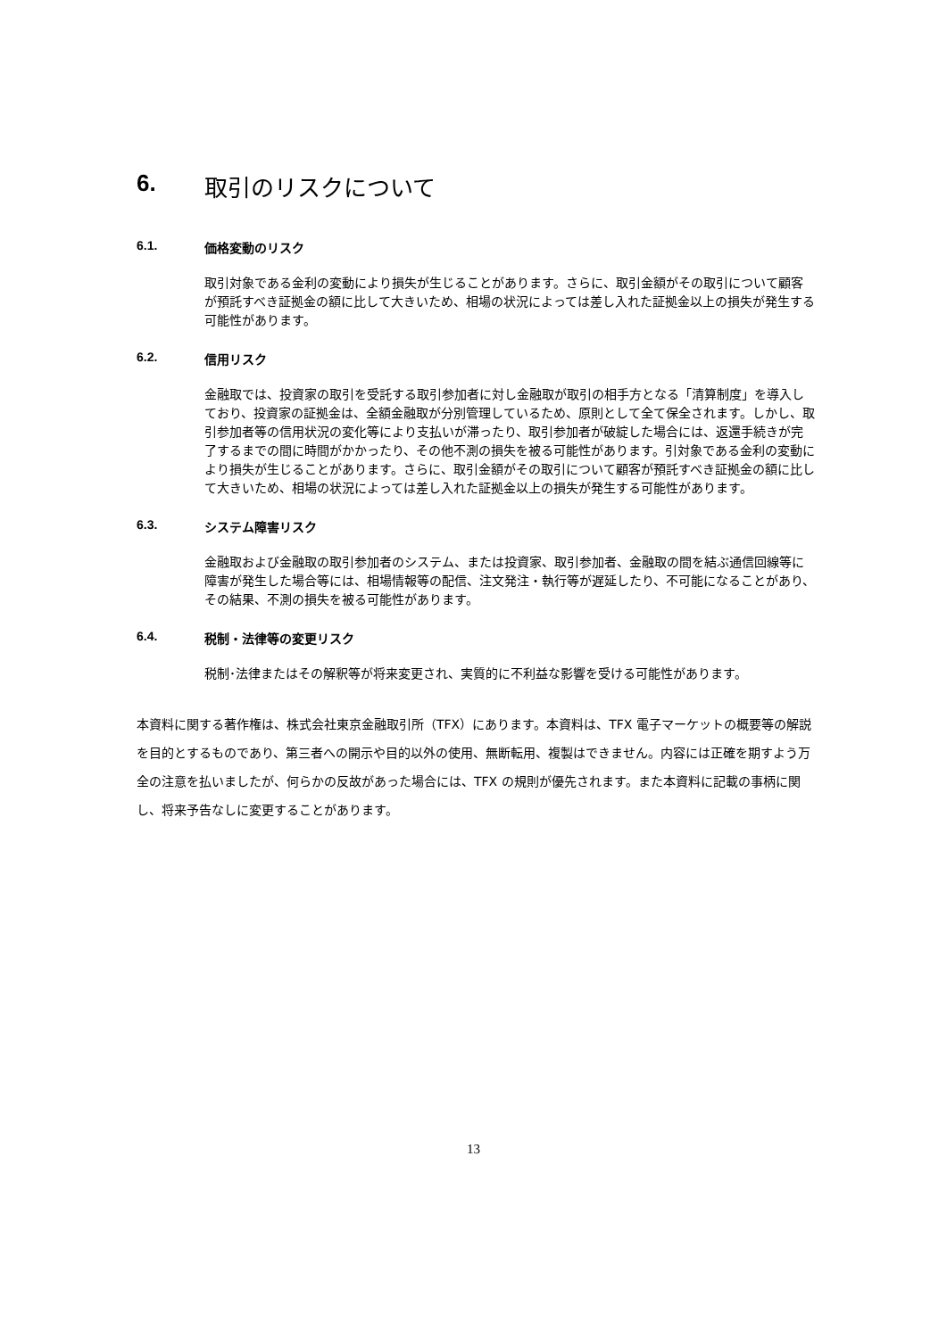6. 取引のリスクについて
6.1. 価格変動のリスク
取引対象である金利の変動により損失が生じることがあります。さらに、取引金額がその取引について顧客が預託すべき証拠金の額に比して大きいため、相場の状況によっては差し入れた証拠金以上の損失が発生する可能性があります。
6.2. 信用リスク
金融取では、投資家の取引を受託する取引参加者に対し金融取が取引の相手方となる「清算制度」を導入しており、投資家の証拠金は、全額金融取が分別管理しているため、原則として全て保全されます。しかし、取引参加者等の信用状況の変化等により支払いが滞ったり、取引参加者が破綻した場合には、返還手続きが完了するまでの間に時間がかかったり、その他不測の損失を被る可能性があります。引対象である金利の変動により損失が生じることがあります。さらに、取引金額がその取引について顧客が預託すべき証拠金の額に比して大きいため、相場の状況によっては差し入れた証拠金以上の損失が発生する可能性があります。
6.3. システム障害リスク
金融取および金融取の取引参加者のシステム、または投資家、取引参加者、金融取の間を結ぶ通信回線等に障害が発生した場合等には、相場情報等の配信、注文発注・執行等が遅延したり、不可能になることがあり、その結果、不測の損失を被る可能性があります。
6.4. 税制・法律等の変更リスク
税制･法律またはその解釈等が将来変更され、実質的に不利益な影響を受ける可能性があります。
本資料に関する著作権は、株式会社東京金融取引所（TFX）にあります。本資料は、TFX 電子マーケットの概要等の解説を目的とするものであり、第三者への開示や目的以外の使用、無断転用、複製はできません。内容には正確を期すよう万全の注意を払いましたが、何らかの反故があった場合には、TFX の規則が優先されます。また本資料に記載の事柄に関し、将来予告なしに変更することがあります。
13